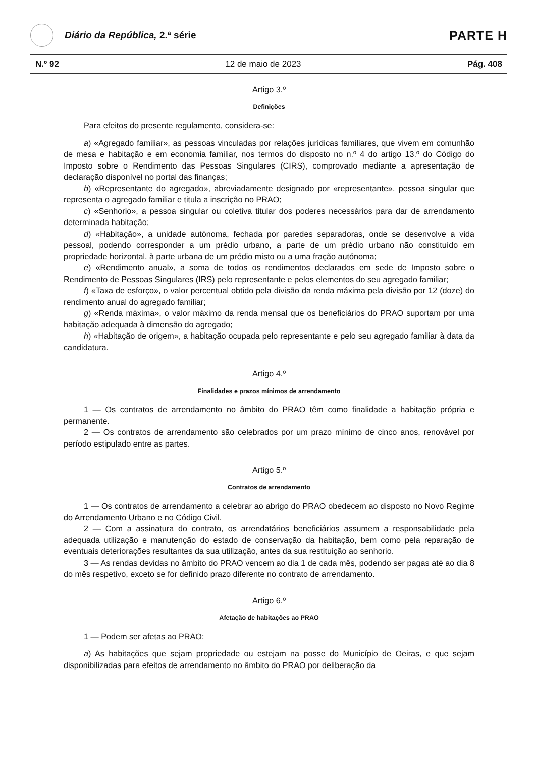Diário da República, 2.ª série
PARTE H
N.º 92 12 de maio de 2023 Pág. 408
Artigo 3.º
Definições
Para efeitos do presente regulamento, considera-se:
a) «Agregado familiar», as pessoas vinculadas por relações jurídicas familiares, que vivem em comunhão de mesa e habitação e em economia familiar, nos termos do disposto no n.º 4 do artigo 13.º do Código do Imposto sobre o Rendimento das Pessoas Singulares (CIRS), comprovado mediante a apresentação de declaração disponível no portal das finanças;
b) «Representante do agregado», abreviadamente designado por «representante», pessoa singular que representa o agregado familiar e titula a inscrição no PRAO;
c) «Senhorio», a pessoa singular ou coletiva titular dos poderes necessários para dar de arrendamento determinada habitação;
d) «Habitação», a unidade autónoma, fechada por paredes separadoras, onde se desenvolve a vida pessoal, podendo corresponder a um prédio urbano, a parte de um prédio urbano não constituído em propriedade horizontal, à parte urbana de um prédio misto ou a uma fração autónoma;
e) «Rendimento anual», a soma de todos os rendimentos declarados em sede de Imposto sobre o Rendimento de Pessoas Singulares (IRS) pelo representante e pelos elementos do seu agregado familiar;
f) «Taxa de esforço», o valor percentual obtido pela divisão da renda máxima pela divisão por 12 (doze) do rendimento anual do agregado familiar;
g) «Renda máxima», o valor máximo da renda mensal que os beneficiários do PRAO suportam por uma habitação adequada à dimensão do agregado;
h) «Habitação de origem», a habitação ocupada pelo representante e pelo seu agregado familiar à data da candidatura.
Artigo 4.º
Finalidades e prazos mínimos de arrendamento
1 — Os contratos de arrendamento no âmbito do PRAO têm como finalidade a habitação própria e permanente.
2 — Os contratos de arrendamento são celebrados por um prazo mínimo de cinco anos, renovável por período estipulado entre as partes.
Artigo 5.º
Contratos de arrendamento
1 — Os contratos de arrendamento a celebrar ao abrigo do PRAO obedecem ao disposto no Novo Regime do Arrendamento Urbano e no Código Civil.
2 — Com a assinatura do contrato, os arrendatários beneficiários assumem a responsabilidade pela adequada utilização e manutenção do estado de conservação da habitação, bem como pela reparação de eventuais deteriorações resultantes da sua utilização, antes da sua restituição ao senhorio.
3 — As rendas devidas no âmbito do PRAO vencem ao dia 1 de cada mês, podendo ser pagas até ao dia 8 do mês respetivo, exceto se for definido prazo diferente no contrato de arrendamento.
Artigo 6.º
Afetação de habitações ao PRAO
1 — Podem ser afetas ao PRAO:
a) As habitações que sejam propriedade ou estejam na posse do Município de Oeiras, e que sejam disponibilizadas para efeitos de arrendamento no âmbito do PRAO por deliberação da